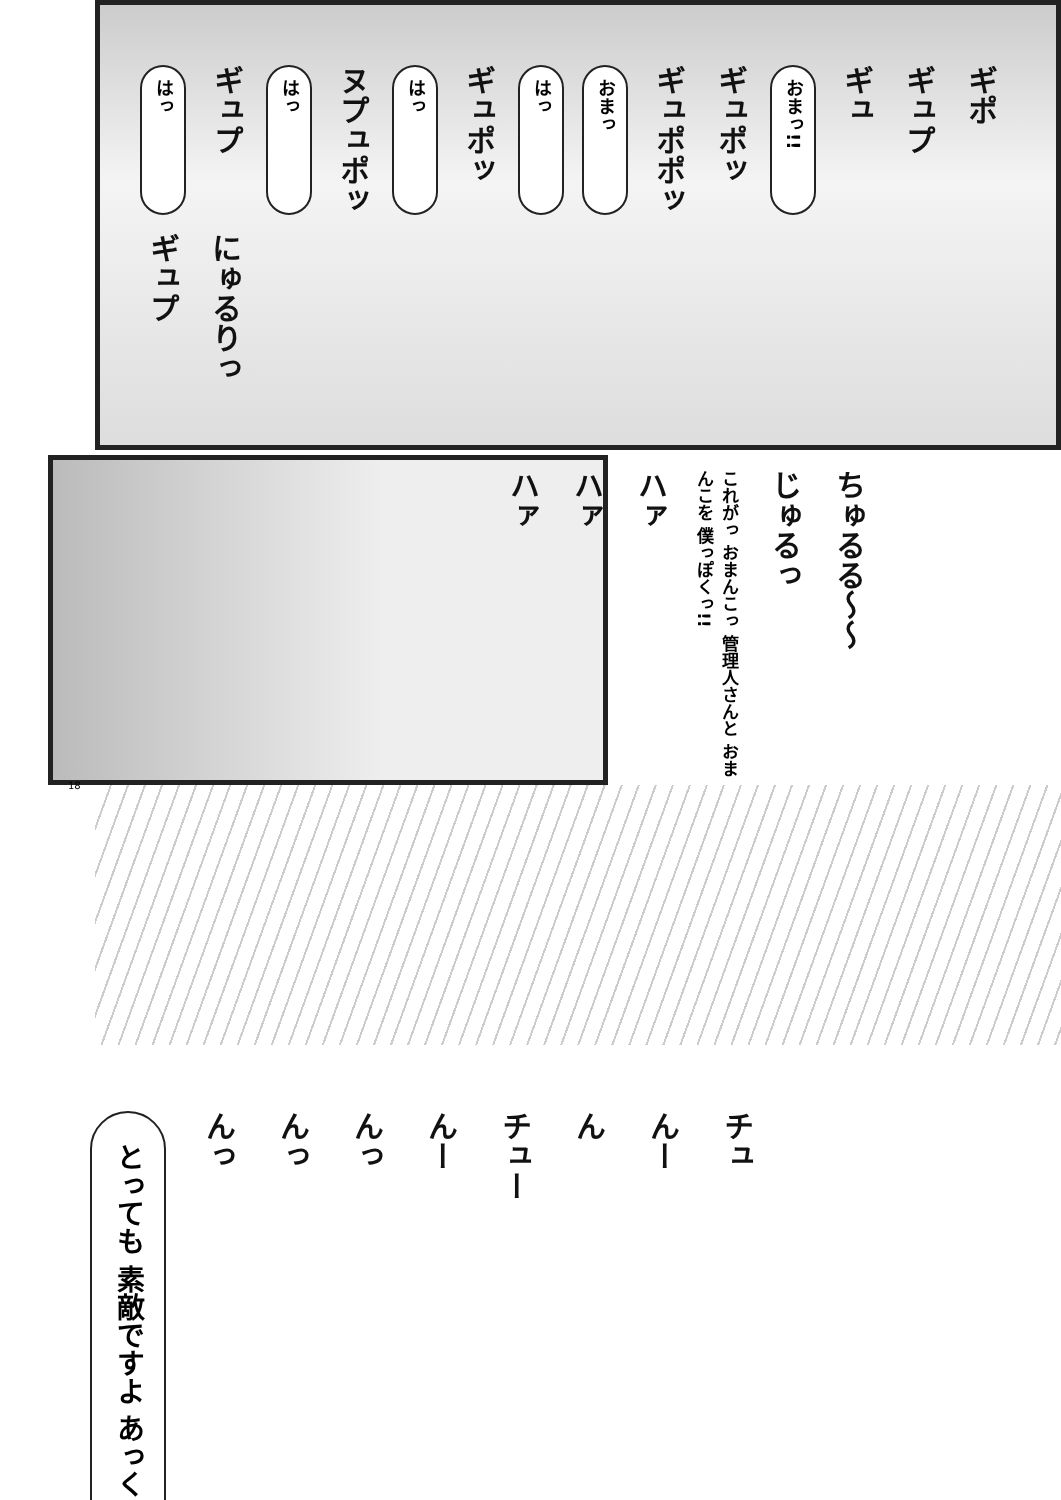はっ ギュプ はっ ヌプュポッ はっ ギュポッ はっ おまっ ギュポポッ ギュポッ おまっ!! ギュ ギュプ ギポ ギュプ にゅるりっ
ハァ ハァ ハァ これがっ おまんこっ 管理人さんと おまんこを 僕っぽくっ!! じゅるっ ちゅるる～～
18
とっても 素敵ですよ あっくん んっ んっ んっ んー チュー ん んー チュ